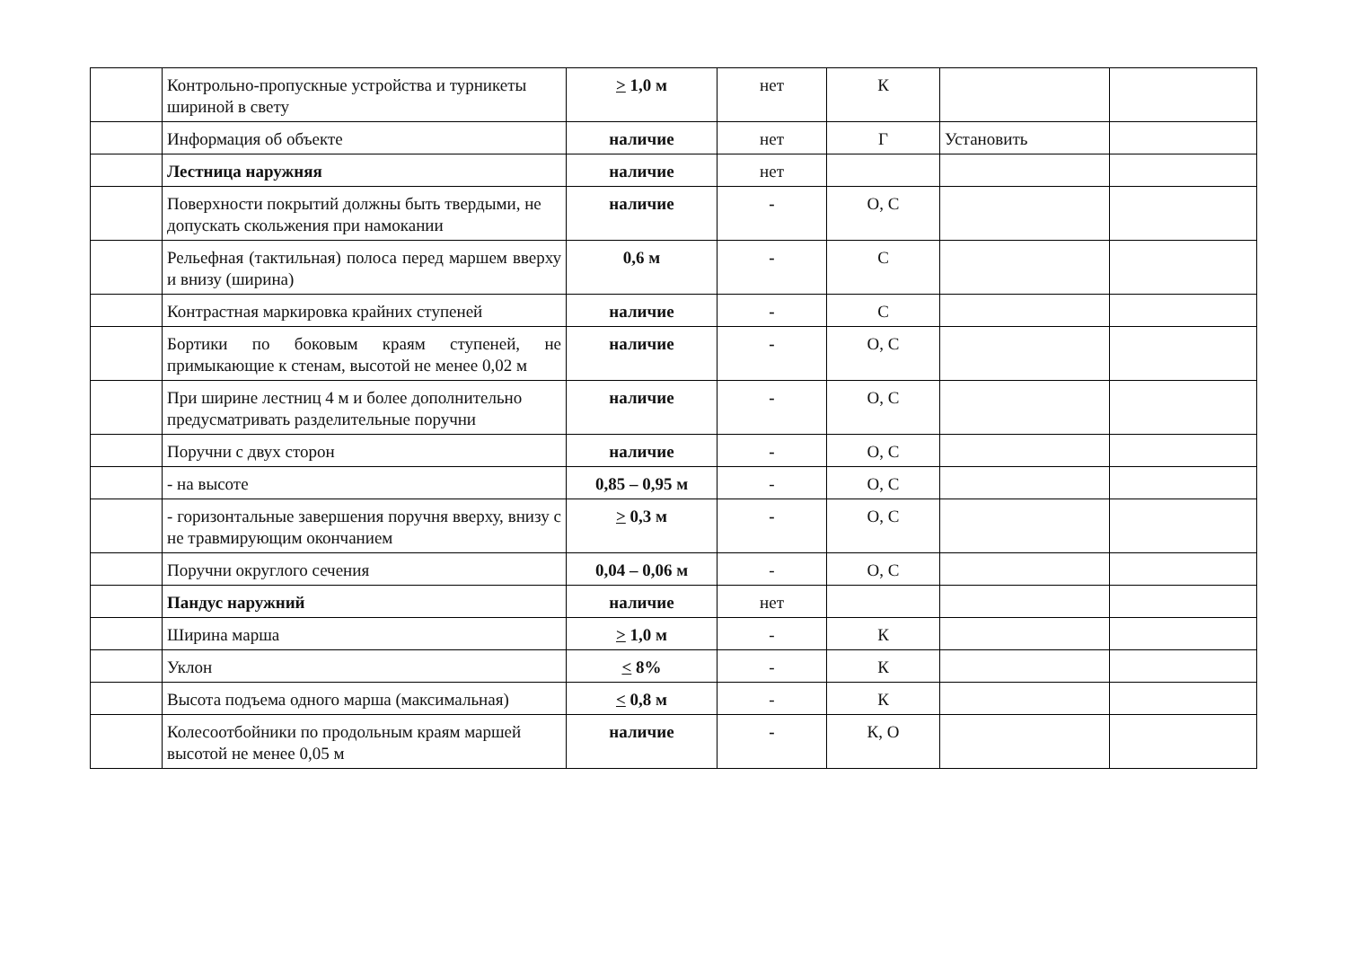| | Контрольно-пропускные устройства и турникеты шириной в свету | > 1,0 м | нет | К | | |
| | Информация об объекте | наличие | нет | Г | Установить | |
| | Лестница наружняя | наличие | нет | | | |
| | Поверхности покрытий должны быть твердыми, не допускать скольжения при намокании | наличие | - | О, С | | |
| | Рельефная (тактильная) полоса перед маршем вверху и внизу (ширина) | 0,6 м | - | С | | |
| | Контрастная маркировка крайних ступеней | наличие | - | С | | |
| | Бортики по боковым краям ступеней, не примыкающие к стенам, высотой не менее 0,02 м | наличие | - | О, С | | |
| | При ширине лестниц 4 м и более дополнительно предусматривать разделительные поручни | наличие | - | О, С | | |
| | Поручни с двух сторон | наличие | - | О, С | | |
| | - на высоте | 0,85 – 0,95 м | - | О, С | | |
| | - горизонтальные завершения поручня вверху, внизу с не травмирующим окончанием | > 0,3 м | - | О, С | | |
| | Поручни округлого сечения | 0,04 – 0,06 м | - | О, С | | |
| | Пандус наружний | наличие | нет | | | |
| | Ширина марша | > 1,0 м | - | К | | |
| | Уклон | < 8% | - | К | | |
| | Высота подъема одного марша (максимальная) | < 0,8 м | - | К | | |
| | Колесоотбойники по продольным краям маршей высотой не менее 0,05 м | наличие | - | К, О | | |